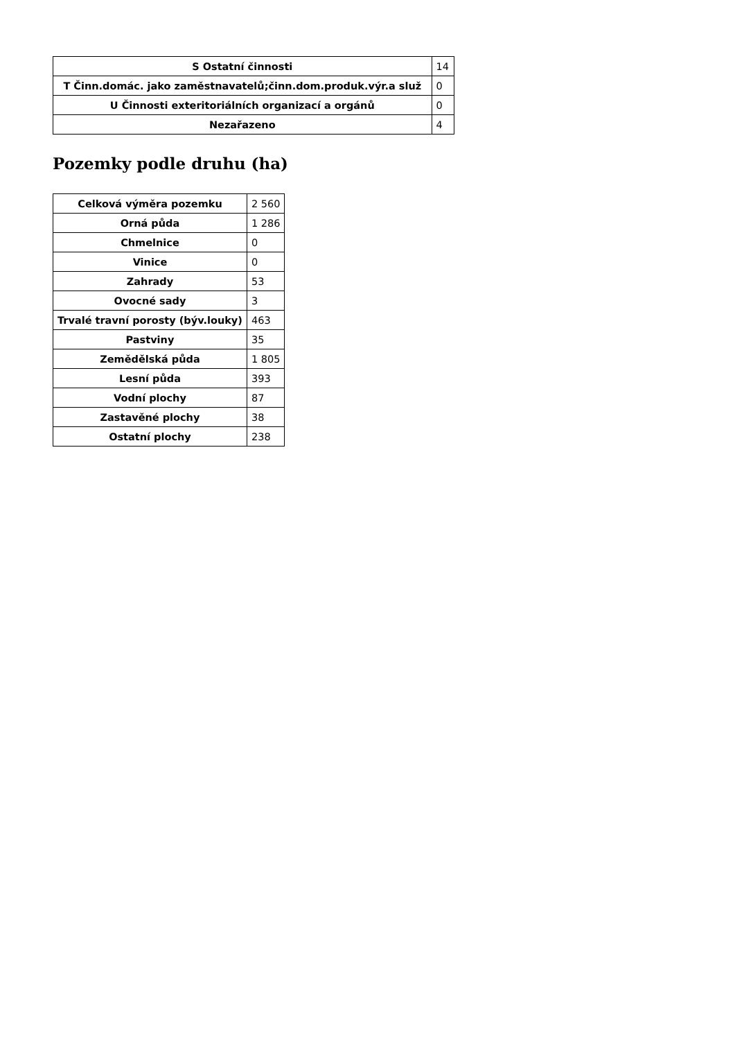| S Ostatní činnosti | 14 |
| T Činn.domác. jako zaměstnavatelů;činn.dom.produk.výr.a služ | 0 |
| U Činnosti exteritoriálních organizací a orgánů | 0 |
| Nezařazeno | 4 |
Pozemky podle druhu (ha)
| Celková výměra pozemku | 2 560 |
| Orná půda | 1 286 |
| Chmelnice | 0 |
| Vinice | 0 |
| Zahrady | 53 |
| Ovocné sady | 3 |
| Trvalé travní porosty (býv.louky) | 463 |
| Pastviny | 35 |
| Zemědělská půda | 1 805 |
| Lesní půda | 393 |
| Vodní plochy | 87 |
| Zastavěné plochy | 38 |
| Ostatní plochy | 238 |